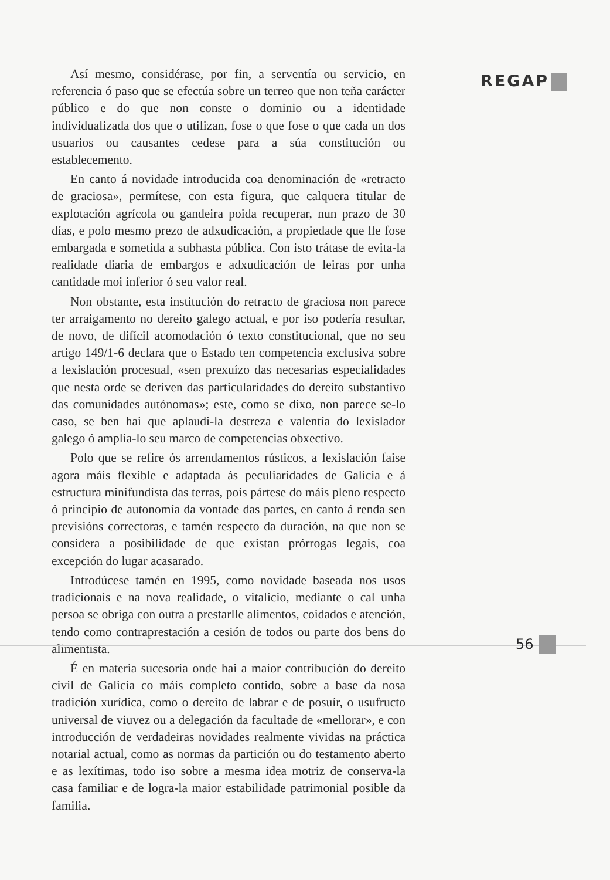REGAP
Así mesmo, considérase, por fin, a serventía ou servicio, en referencia ó paso que se efectúa sobre un terreo que non teña carácter público e do que non conste o dominio ou a identidade individualizada dos que o utilizan, fose o que fose o que cada un dos usuarios ou causantes cedese para a súa constitución ou establecemento.
En canto á novidade introducida coa denominación de «retracto de graciosa», permítese, con esta figura, que calquera titular de explotación agrícola ou gandeira poida recuperar, nun prazo de 30 días, e polo mesmo prezo de adxudicación, a propiedade que lle fose embargada e sometida a subhasta pública. Con isto trátase de evita-la realidade diaria de embargos e adxudicación de leiras por unha cantidade moi inferior ó seu valor real.
Non obstante, esta institución do retracto de graciosa non parece ter arraigamento no dereito galego actual, e por iso podería resultar, de novo, de difícil acomodación ó texto constitucional, que no seu artigo 149/1-6 declara que o Estado ten competencia exclusiva sobre a lexislación procesual, «sen prexuízo das necesarias especialidades que nesta orde se deriven das particularidades do dereito substantivo das comunidades autónomas»; este, como se dixo, non parece se-lo caso, se ben hai que aplaudi-la destreza e valentía do lexislador galego ó amplia-lo seu marco de competencias obxectivo.
Polo que se refire ós arrendamentos rústicos, a lexislación faise agora máis flexible e adaptada ás peculiaridades de Galicia e á estructura minifundista das terras, pois pártese do máis pleno respecto ó principio de autonomía da vontade das partes, en canto á renda sen previsións correctoras, e tamén respecto da duración, na que non se considera a posibilidade de que existan prórrogas legais, coa excepción do lugar acasarado.
Introdúcese tamén en 1995, como novidade baseada nos usos tradicionais e na nova realidade, o vitalicio, mediante o cal unha persoa se obriga con outra a prestarlle alimentos, coidados e atención, tendo como contraprestación a cesión de todos ou parte dos bens do alimentista.
É en materia sucesoria onde hai a maior contribución do dereito civil de Galicia co máis completo contido, sobre a base da nosa tradición xurídica, como o dereito de labrar e de posuír, o usufructo universal de viuvez ou a delegación da facultade de «mellorar», e con introducción de verdadeiras novidades realmente vividas na práctica notarial actual, como as normas da partición ou do testamento aberto e as lexítimas, todo iso sobre a mesma idea motriz de conserva-la casa familiar e de logra-la maior estabilidade patrimonial posible da familia.
56